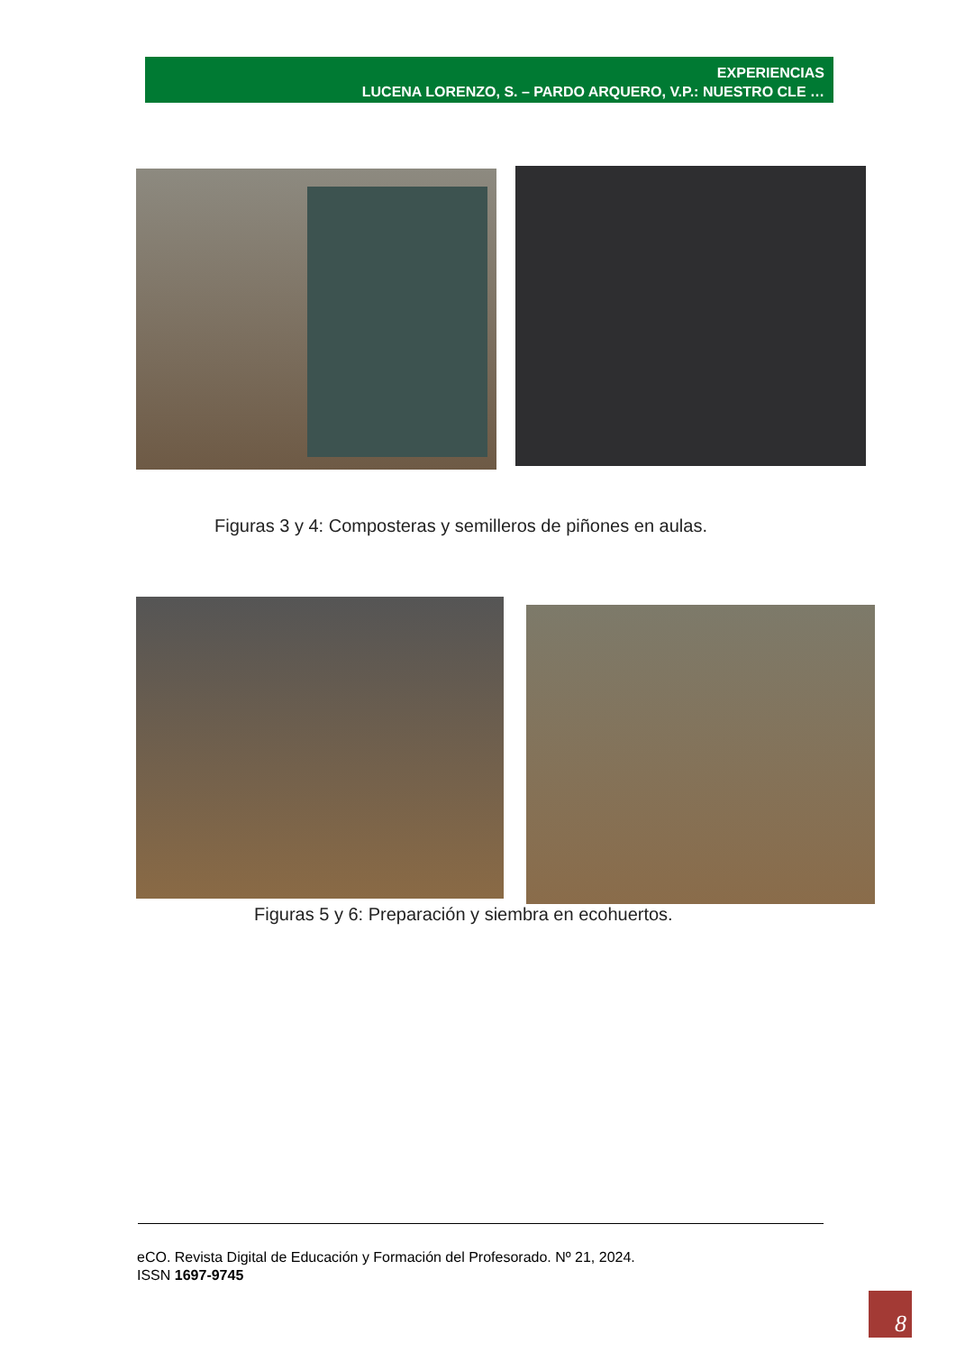EXPERIENCIAS
LUCENA LORENZO, S. – PARDO ARQUERO, V.P.: NUESTRO CLE …
Figuras 3 y 4: Composteras y semilleros de piñones en aulas.
Figuras 5 y 6: Preparación y siembra en ecohuertos.
eCO. Revista Digital de Educación y Formación del Profesorado. Nº 21, 2024.
ISSN 1697-9745
8